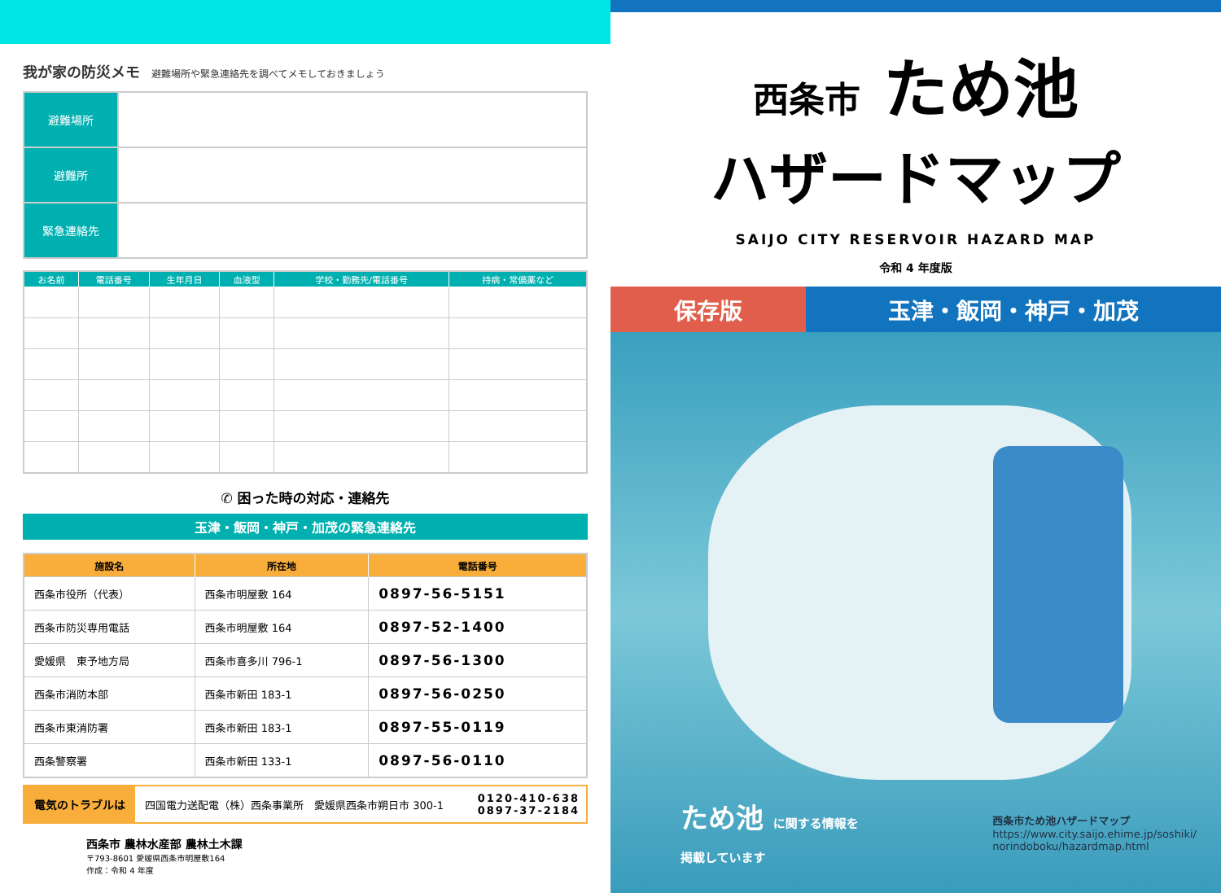我が家の防災メモ 避難場所や緊急連絡先を調べてメモしておきましょう
| 避難場所 | |
| 避難所 | |
| 緊急連絡先 | |
| お名前 | 電話番号 | 生年月日 | 血液型 | 学校・勤務先/電話番号 | 持病・常備薬など |
| --- | --- | --- | --- | --- | --- |
✆ 困った時の対応・連絡先
玉津・飯岡・神戸・加茂の緊急連絡先
| 施設名 | 所在地 | 電話番号 |
| --- | --- | --- |
| 西条市役所（代表） | 西条市明屋敷 164 | 0897-56-5151 |
| 西条市防災専用電話 | 西条市明屋敷 164 | 0897-52-1400 |
| 愛媛県 東予地方局 | 西条市喜多川 796-1 | 0897-56-1300 |
| 西条市消防本部 | 西条市新田 183-1 | 0897-56-0250 |
| 西条市東消防署 | 西条市新田 183-1 | 0897-55-0119 |
| 西条警察署 | 西条市新田 133-1 | 0897-56-0110 |
電気のトラブルは 四国電力送配電（株）西条事業所　愛媛県西条市朔日市 300-1 0120-410-638
0897-37-2184
西条市 農林水産部 農林土木課
〒793-8601 愛媛県西条市明屋敷164
作成：令和 4 年度
西条市 ため池
ハザードマップ
SAIJO CITY RESERVOIR HAZARD MAP
令和 4 年度版
保存版 玉津・飯岡・神戸・加茂
ため池 に関する情報を
掲載しています
西条市ため池ハザードマップ
https://www.city.saijo.ehime.jp/soshiki/
norindoboku/hazardmap.html